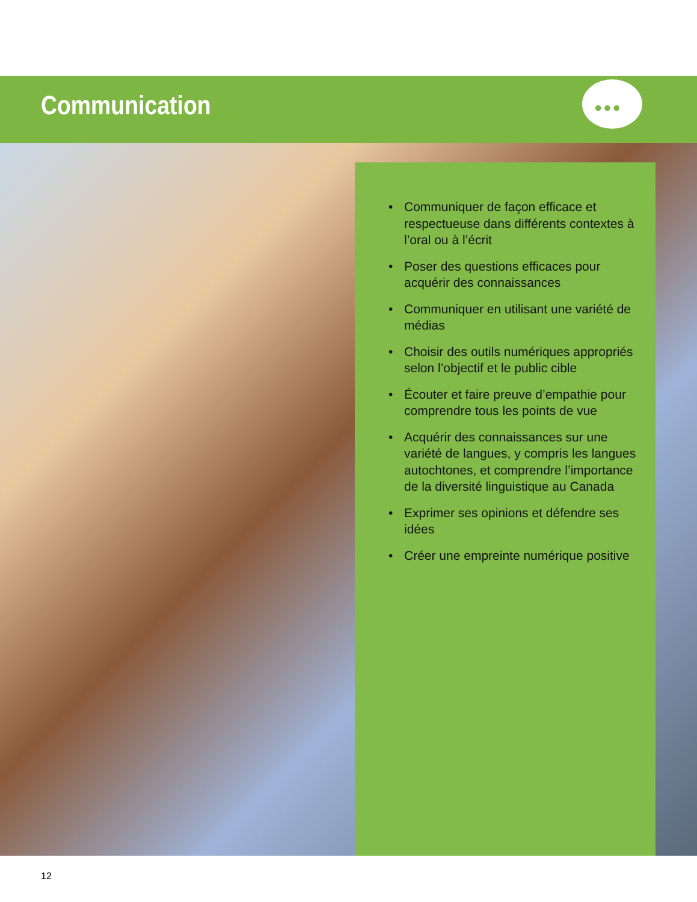Communication ●●●
• Communiquer de façon efficace et respectueuse dans différents contextes à l’oral ou à l’écrit
• Poser des questions efficaces pour acquérir des connaissances
• Communiquer en utilisant une variété de médias
• Choisir des outils numériques appropriés selon l’objectif et le public cible
• Écouter et faire preuve d’empathie pour comprendre tous les points de vue
• Acquérir des connaissances sur une variété de langues, y compris les langues autochtones, et comprendre l’importance de la diversité linguistique au Canada
• Exprimer ses opinions et défendre ses idées
• Créer une empreinte numérique positive
12